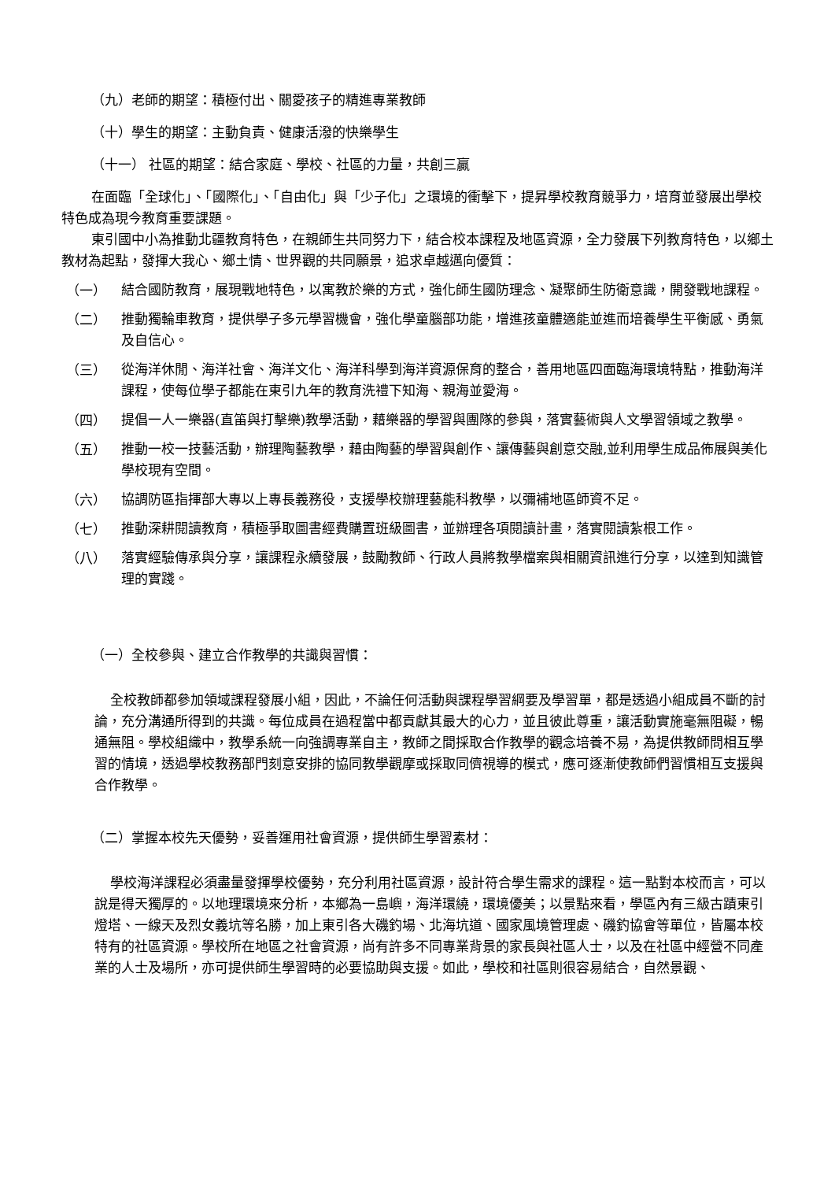（九）老師的期望：積極付出、關愛孩子的精進專業教師
（十）學生的期望：主動負責、健康活潑的快樂學生
（十一） 社區的期望：結合家庭、學校、社區的力量，共創三贏
在面臨「全球化」、「國際化」、「自由化」與「少子化」之環境的衝擊下，提昇學校教育競爭力，培育並發展出學校特色成為現今教育重要課題。
東引國中小為推動北疆教育特色，在親師生共同努力下，結合校本課程及地區資源，全力發展下列教育特色，以鄉土教材為起點，發揮大我心、鄉土情、世界觀的共同願景，追求卓越邁向優質：
（一）
結合國防教育，展現戰地特色，以寓教於樂的方式，強化師生國防理念、凝聚師生防衛意識，開發戰地課程。
（二）
推動獨輪車教育，提供學子多元學習機會，強化學童腦部功能，增進孩童體適能並進而培養學生平衡感、勇氣及自信心。
（三）
從海洋休閒、海洋社會、海洋文化、海洋科學到海洋資源保育的整合，善用地區四面臨海環境特點，推動海洋課程，使每位學子都能在東引九年的教育洗禮下知海、親海並愛海。
（四）
提倡一人一樂器(直笛與打擊樂)教學活動，藉樂器的學習與團隊的參與，落實藝術與人文學習領域之教學。
（五）
推動一校一技藝活動，辦理陶藝教學，藉由陶藝的學習與創作、讓傳藝與創意交融,並利用學生成品佈展與美化學校現有空間。
（六）
協調防區指揮部大專以上專長義務役，支援學校辦理藝能科教學，以彌補地區師資不足。
（七）
推動深耕閱讀教育，積極爭取圖書經費購置班級圖書，並辦理各項閱讀計畫，落實閱讀紮根工作。
（八）
落實經驗傳承與分享，讓課程永續發展，鼓勵教師、行政人員將教學檔案與相關資訊進行分享，以達到知識管理的實踐。
（一）全校參與、建立合作教學的共識與習慣：
全校教師都參加領域課程發展小組，因此，不論任何活動與課程學習綱要及學習單，都是透過小組成員不斷的討論，充分溝通所得到的共識。每位成員在過程當中都貢獻其最大的心力，並且彼此尊重，讓活動實施毫無阻礙，暢通無阻。學校組織中，教學系統一向強調專業自主，教師之間採取合作教學的觀念培養不易，為提供教師問相互學習的情境，透過學校教務部門刻意安排的協同教學觀摩或採取同儕視導的模式，應可逐漸使教師們習慣相互支援與合作教學。
（二）掌握本校先天優勢，妥善運用社會資源，提供師生學習素材：
學校海洋課程必須盡量發揮學校優勢，充分利用社區資源，設計符合學生需求的課程。這一點對本校而言，可以說是得天獨厚的。以地理環境來分析，本鄉為一島嶼，海洋環繞，環境優美；以景點來看，學區內有三級古蹟東引燈塔、一線天及烈女義坑等名勝，加上東引各大磯釣場、北海坑道、國家風境管理處、磯釣協會等單位，皆屬本校特有的社區資源。學校所在地區之社會資源，尚有許多不同專業背景的家長與社區人士，以及在社區中經營不同產業的人士及場所，亦可提供師生學習時的必要協助與支援。如此，學校和社區則很容易結合，自然景觀、